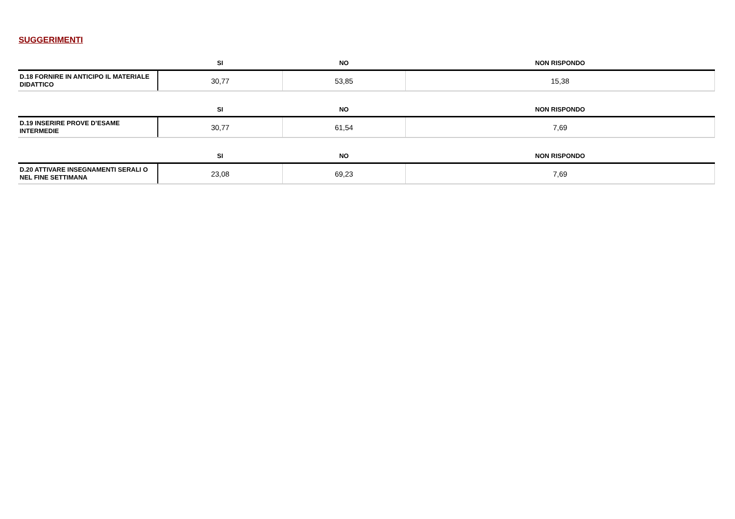SUGGERIMENTI
| | SI | NO | NON RISPONDO |
| --- | --- | --- | --- |
| D.18 FORNIRE IN ANTICIPO IL MATERIALE DIDATTICO | 30,77 | 53,85 | 15,38 |
| | SI | NO | NON RISPONDO |
| --- | --- | --- | --- |
| D.19 INSERIRE PROVE D’ESAME INTERMEDIE | 30,77 | 61,54 | 7,69 |
| | SI | NO | NON RISPONDO |
| --- | --- | --- | --- |
| D.20 ATTIVARE INSEGNAMENTI SERALI O NEL FINE SETTIMANA | 23,08 | 69,23 | 7,69 |